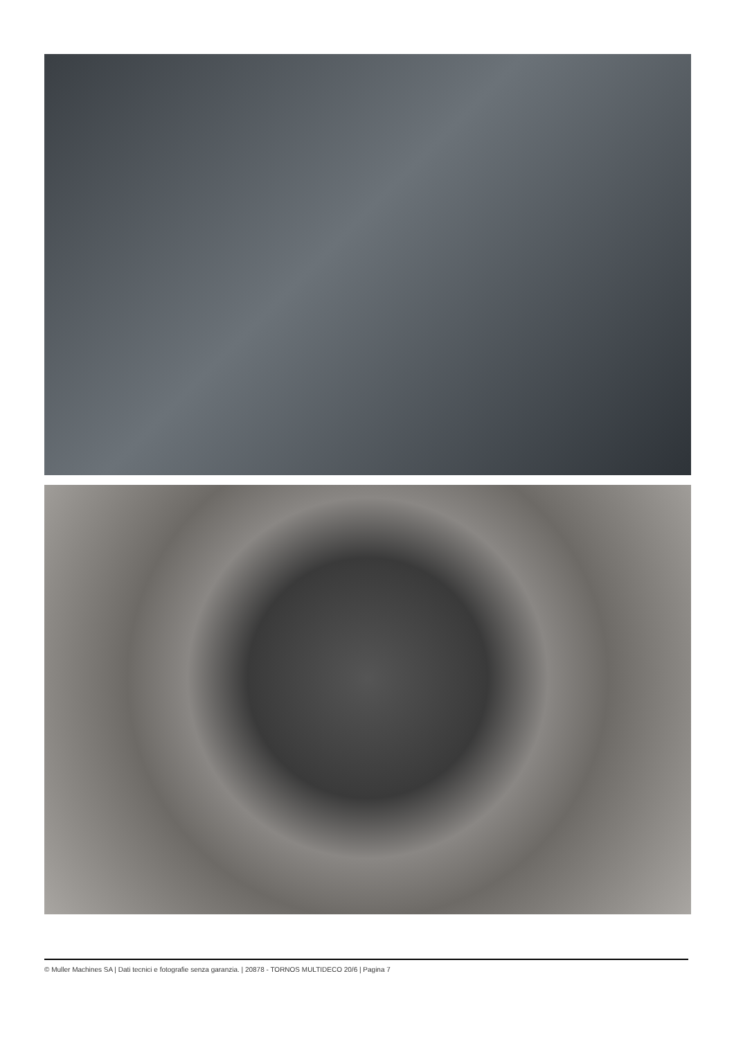© Muller Machines SA | Dati tecnici e fotografie senza garanzia. | 20878 - TORNOS MULTIDECO 20/6 | Pagina 7